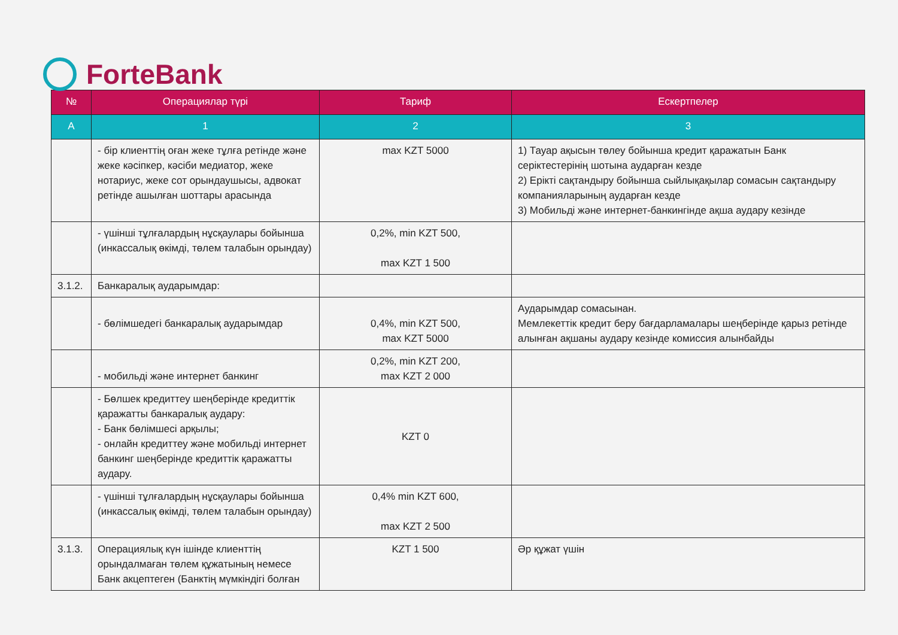ForteBank
| № | Операциялар түрі | Тариф | Ескертпелер |
| --- | --- | --- | --- |
| А | 1 | 2 | 3 |
| | - бір клиенттің оған жеке тұлға ретінде және жеке кәсіпкер, кәсіби медиатор, жеке нотариус, жеке сот орындаушысы, адвокат ретінде ашылған шоттары арасында | max KZT 5000 | 1) Тауар ақысын төлеу бойынша кредит қаражатын Банк серіктестерінің шотына аударған кезде 2) Ерікті сақтандыру бойынша сыйлықақылар сомасын сақтандыру компанияларының аударған кезде 3) Мобильді және интернет-банкингінде ақша аудару кезінде |
| | - үшінші тұлғалардың нұсқаулары бойынша (инкассалық өкімді, төлем талабын орындау) | 0,2%, min KZT 500, max KZT 1 500 | |
| 3.1.2. | Банкаралық аударымдар: | | |
| | - бөлімшедегі банкаралық аударымдар | 0,4%, min KZT 500, max KZT 5000 | Аударымдар сомасынан. Мемлекеттік кредит беру бағдарламалары шеңберінде қарыз ретінде алынған ақшаны аудару кезінде комиссия алынбайды |
| | - мобильді және интернет банкинг | 0,2%, min KZT 200, max KZT 2 000 | |
| | - Бөлшек кредиттеу шеңберінде кредиттік қаражатты банкаралық аудару: - Банк бөлімшесі арқылы; - онлайн кредиттеу және мобильді интернет банкинг шеңберінде кредиттік қаражатты аудару. | KZT 0 | |
| | - үшінші тұлғалардың нұсқаулары бойынша (инкассалық өкімді, төлем талабын орындау) | 0,4% min KZT 600, max KZT 2 500 | |
| 3.1.3. | Операциялық күн ішінде клиенттің орындалмаған төлем құжатының немесе Банк акцептеген (Банктің мүмкіндігі болған | KZT 1 500 | Әр құжат үшін |